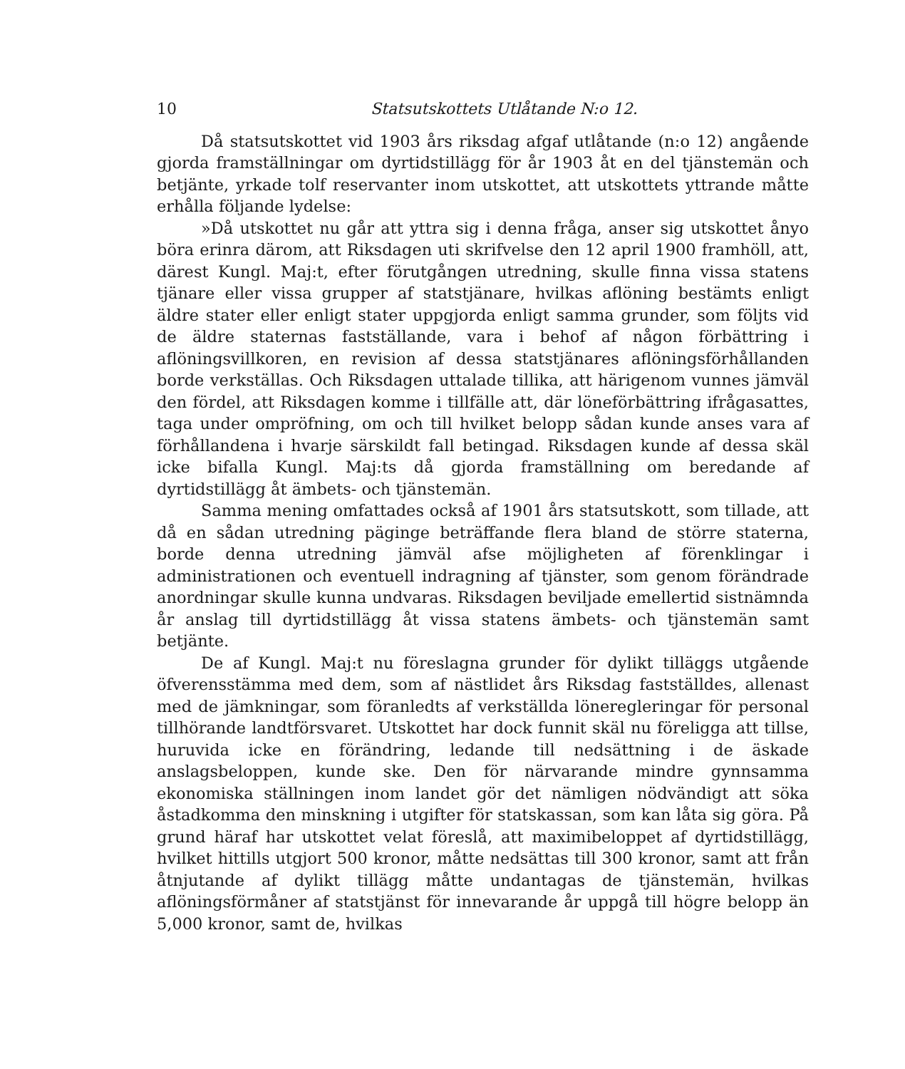10 Statsutskottets Utlåtande N:o 12.
Då statsutskottet vid 1903 års riksdag afgaf utlåtande (n:o 12) angående gjorda framställningar om dyrtidstillägg för år 1903 åt en del tjänstemän och betjänte, yrkade tolf reservanter inom utskottet, att utskottets yttrande måtte erhålla följande lydelse:
»Då utskottet nu går att yttra sig i denna fråga, anser sig utskottet ånyo böra erinra därom, att Riksdagen uti skrifvelse den 12 april 1900 framhöll, att, därest Kungl. Maj:t, efter förutgången utredning, skulle finna vissa statens tjänare eller vissa grupper af statstjänare, hvilkas aflöning bestämts enligt äldre stater eller enligt stater uppgjorda enligt samma grunder, som följts vid de äldre staternas fastställande, vara i behof af någon förbättring i aflöningsvillkoren, en revision af dessa statstjänares aflöningsförhållanden borde verkställas. Och Riksdagen uttalade tillika, att härigenom vunnes jämväl den fördel, att Riksdagen komme i tillfälle att, där löneförbättring ifrågasattes, taga under ompröfning, om och till hvilket belopp sådan kunde anses vara af förhållandena i hvarje särskildt fall betingad. Riksdagen kunde af dessa skäl icke bifalla Kungl. Maj:ts då gjorda framställning om beredande af dyrtidstillägg åt ämbets- och tjänstemän.
Samma mening omfattades också af 1901 års statsutskott, som tillade, att då en sådan utredning päginge beträffande flera bland de större staterna, borde denna utredning jämväl afse möjligheten af förenklingar i administrationen och eventuell indragning af tjänster, som genom förändrade anordningar skulle kunna undvaras. Riksdagen beviljade emellertid sistnämnda år anslag till dyrtidstillägg åt vissa statens ämbets- och tjänstemän samt betjänte.
De af Kungl. Maj:t nu föreslagna grunder för dylikt tilläggs utgående öfverensstämma med dem, som af nästlidet års Riksdag fastställdes, allenast med de jämkningar, som föranledts af verkställda löneregleringar för personal tillhörande landtförsvaret. Utskottet har dock funnit skäl nu föreligga att tillse, huruvida icke en förändring, ledande till nedsättning i de äskade anslagsbeloppen, kunde ske. Den för närvarande mindre gynnsamma ekonomiska ställningen inom landet gör det nämligen nödvändigt att söka åstadkomma den minskning i utgifter för statskassan, som kan låta sig göra. På grund häraf har utskottet velat föreslå, att maximibeloppet af dyrtidstillägg, hvilket hittills utgjort 500 kronor, måtte nedsättas till 300 kronor, samt att från åtnjutande af dylikt tillägg måtte undantagas de tjänstemän, hvilkas aflöningsförmåner af statstjänst för innevarande år uppgå till högre belopp än 5,000 kronor, samt de, hvilkas